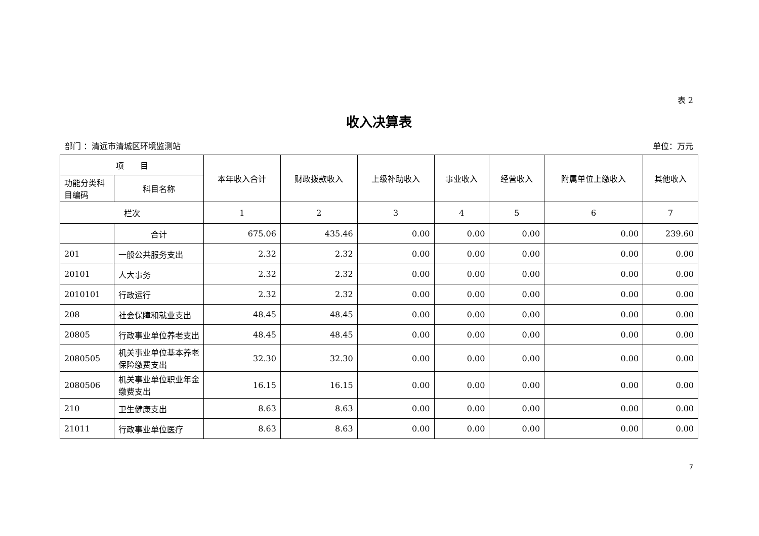表 2
收入决算表
部门 ：清远市清城区环境监测站 单位：万元
| 项 目 | | 本年收入合计 | 财政拨款收入 | 上级补助收入 | 事业收入 | 经营收入 | 附属单位上缴收入 | 其他收入 |
| --- | --- | --- | --- | --- | --- | --- | --- | --- |
| 功能分类科目编码 | 科目名称 | | | | | | | |
| 栏次 | | 1 | 2 | 3 | 4 | 5 | 6 | 7 |
| | 合计 | 675.06 | 435.46 | 0.00 | 0.00 | 0.00 | 0.00 | 239.60 |
| 201 | 一般公共服务支出 | 2.32 | 2.32 | 0.00 | 0.00 | 0.00 | 0.00 | 0.00 |
| 20101 | 人大事务 | 2.32 | 2.32 | 0.00 | 0.00 | 0.00 | 0.00 | 0.00 |
| 2010101 | 行政运行 | 2.32 | 2.32 | 0.00 | 0.00 | 0.00 | 0.00 | 0.00 |
| 208 | 社会保障和就业支出 | 48.45 | 48.45 | 0.00 | 0.00 | 0.00 | 0.00 | 0.00 |
| 20805 | 行政事业单位养老支出 | 48.45 | 48.45 | 0.00 | 0.00 | 0.00 | 0.00 | 0.00 |
| 2080505 | 机关事业单位基本养老保险缴费支出 | 32.30 | 32.30 | 0.00 | 0.00 | 0.00 | 0.00 | 0.00 |
| 2080506 | 机关事业单位职业年金缴费支出 | 16.15 | 16.15 | 0.00 | 0.00 | 0.00 | 0.00 | 0.00 |
| 210 | 卫生健康支出 | 8.63 | 8.63 | 0.00 | 0.00 | 0.00 | 0.00 | 0.00 |
| 21011 | 行政事业单位医疗 | 8.63 | 8.63 | 0.00 | 0.00 | 0.00 | 0.00 | 0.00 |
7